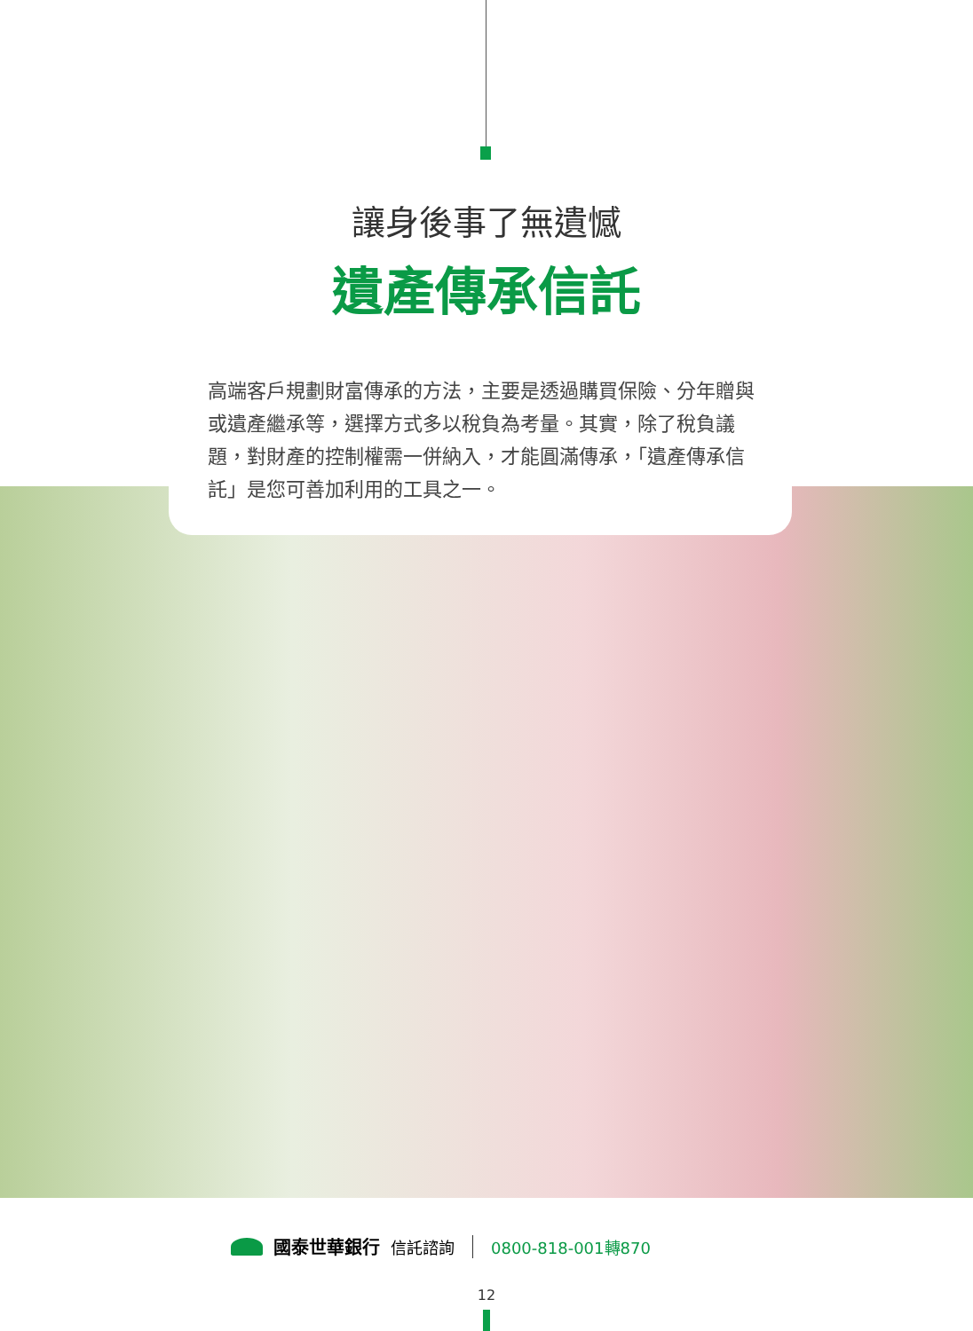讓身後事了無遺憾
遺產傳承信託
高端客戶規劃財富傳承的方法，主要是透過購買保險、分年贈與或遺產繼承等，選擇方式多以稅負為考量。其實，除了稅負議題，對財產的控制權需一併納入，才能圓滿傳承，「遺產傳承信託」是您可善加利用的工具之一。
國泰世華銀行 信託諮詢 0800-818-001轉870
12